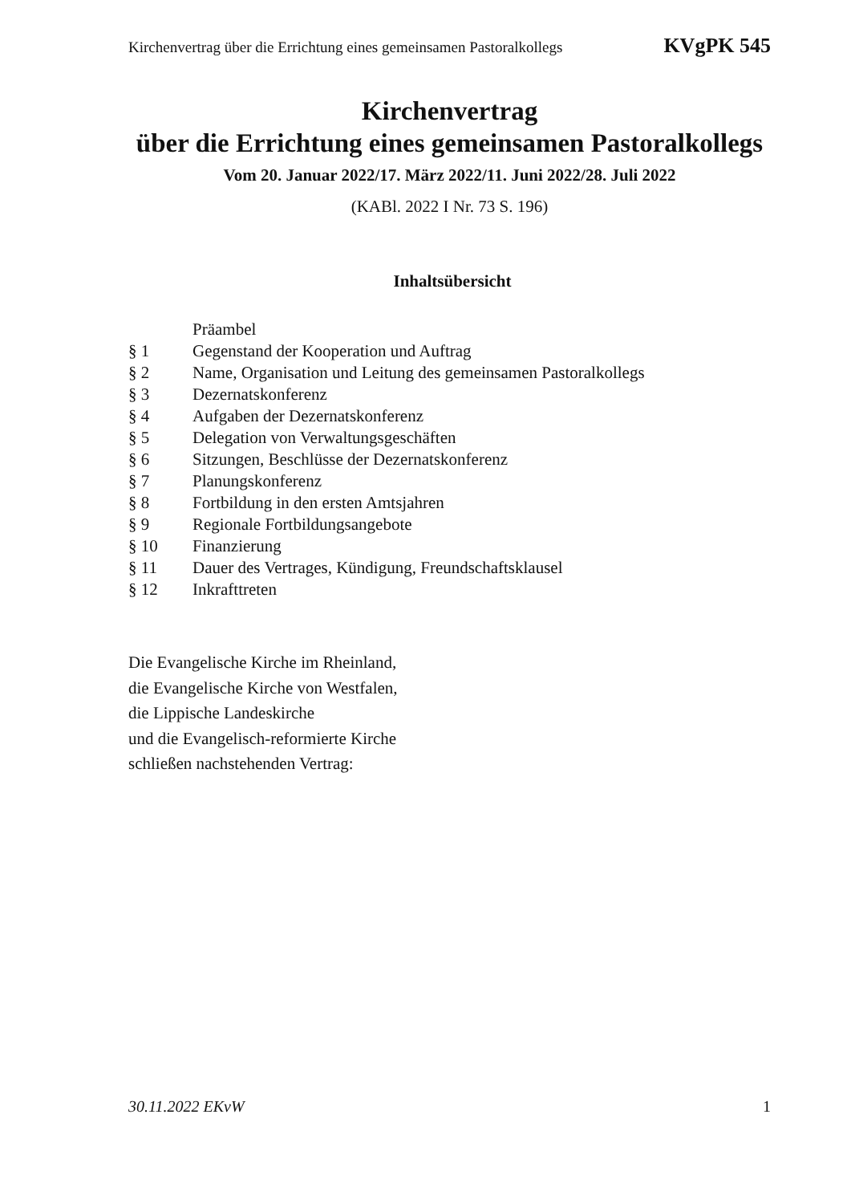Kirchenvertrag über die Errichtung eines gemeinsamen Pastoralkollegs KVgPK 545
Kirchenvertrag
über die Errichtung eines gemeinsamen Pastoralkollegs
Vom 20. Januar 2022/17. März 2022/11. Juni 2022/28. Juli 2022
(KABl. 2022 I Nr. 73 S. 196)
Inhaltsübersicht
Präambel
§ 1 Gegenstand der Kooperation und Auftrag
§ 2 Name, Organisation und Leitung des gemeinsamen Pastoralkollegs
§ 3 Dezernatskonferenz
§ 4 Aufgaben der Dezernatskonferenz
§ 5 Delegation von Verwaltungsgeschäften
§ 6 Sitzungen, Beschlüsse der Dezernatskonferenz
§ 7 Planungskonferenz
§ 8 Fortbildung in den ersten Amtsjahren
§ 9 Regionale Fortbildungsangebote
§ 10 Finanzierung
§ 11 Dauer des Vertrages, Kündigung, Freundschaftsklausel
§ 12 Inkrafttreten
Die Evangelische Kirche im Rheinland,
die Evangelische Kirche von Westfalen,
die Lippische Landeskirche
und die Evangelisch-reformierte Kirche
schließen nachstehenden Vertrag:
30.11.2022 EKvW 1